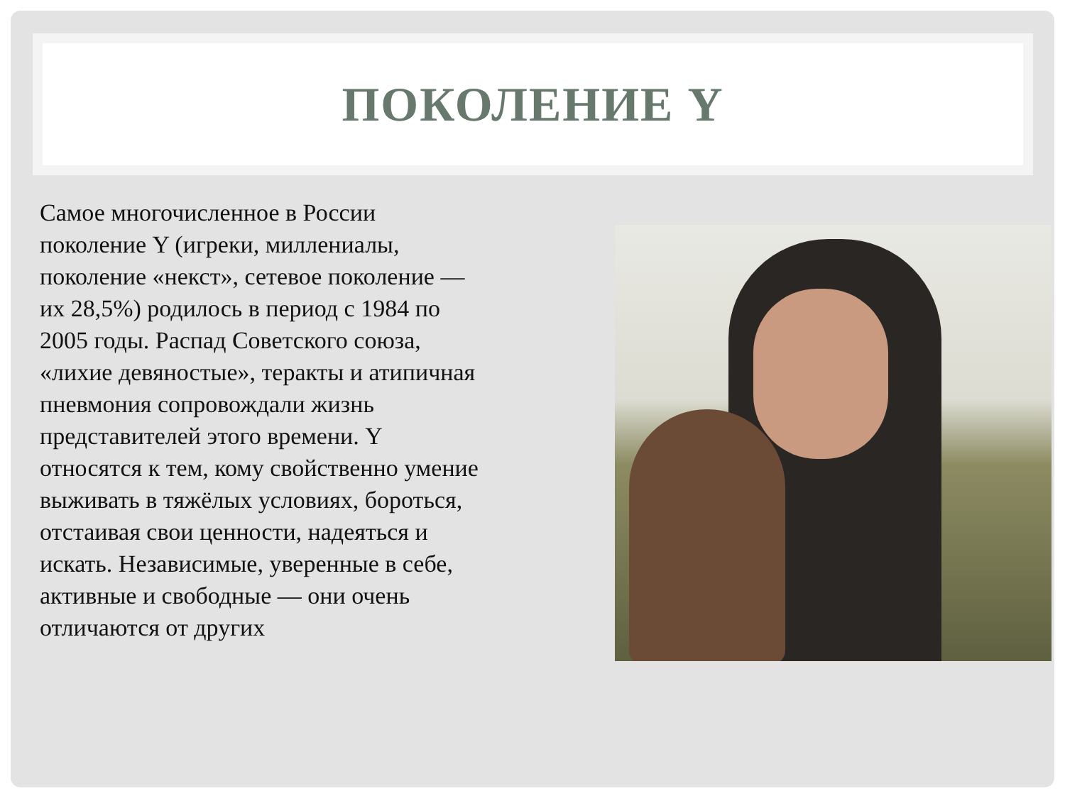ПОКОЛЕНИЕ Y
Самое многочисленное в России поколение Y (игреки, миллениалы, поколение «некст», сетевое поколение — их 28,5%) родилось в период с 1984 по 2005 годы. Распад Советского союза, «лихие девяностые», теракты и атипичная пневмония сопровождали жизнь представителей этого времени. Y относятся к тем, кому свойственно умение выживать в тяжёлых условиях, бороться, отстаивая свои ценности, надеяться и искать. Независимые, уверенные в себе, активные и свободные — они очень отличаются от других